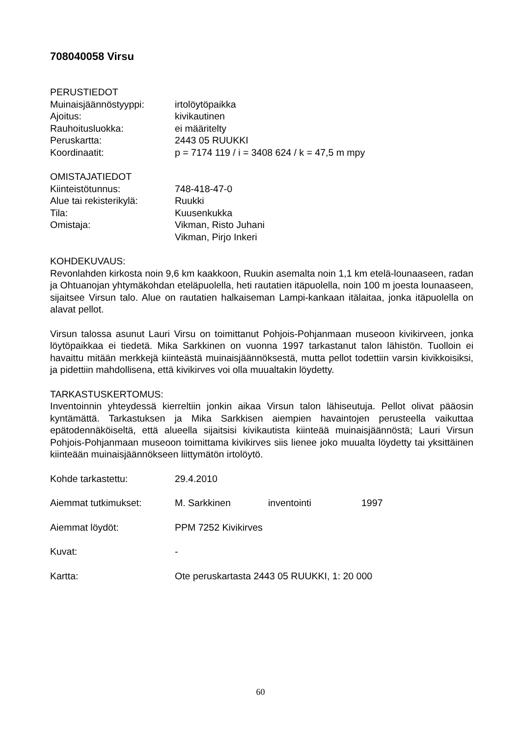708040058 Virsu
PERUSTIEDOT
Muinaisjäännöstyyppi: irtolöytöpaikka
Ajoitus: kivikautinen
Rauhoitusluokka: ei määritelty
Peruskartta: 2443 05 RUUKKI
Koordinaatit: p = 7174 119 / i = 3408 624 / k = 47,5 m mpy
OMISTAJATIEDOT
Kiinteistötunnus: 748-418-47-0
Alue tai rekisterikylä: Ruukki
Tila: Kuusenkukka
Omistaja: Vikman, Risto Juhani
Vikman, Pirjo Inkeri
KOHDEKUVAUS:
Revonlahden kirkosta noin 9,6 km kaakkoon, Ruukin asemalta noin 1,1 km etelä-lounaaseen, radan ja Ohtuanojan yhtymäkohdan eteläpuolella, heti rautatien itäpuolella, noin 100 m joesta lounaaseen, sijaitsee Virsun talo. Alue on rautatien halkaiseman Lampi-kankaan itälaitaa, jonka itäpuolella on alavat pellot.
Virsun talossa asunut Lauri Virsu on toimittanut Pohjois-Pohjanmaan museoon kivikirveen, jonka löytöpaikkaa ei tiedetä. Mika Sarkkinen on vuonna 1997 tarkastanut talon lähistön. Tuolloin ei havaittu mitään merkkejä kiinteästä muinaisjäännöksestä, mutta pellot todettiin varsin kivikkoisiksi, ja pidettiin mahdollisena, että kivikirves voi olla muualtakin löydetty.
TARKASTUSKERTOMUS:
Inventoinnin yhteydessä kierreltiin jonkin aikaa Virsun talon lähiseutuja. Pellot olivat pääosin kyntämättä. Tarkastuksen ja Mika Sarkkisen aiempien havaintojen perusteella vaikuttaa epätodennäköiseltä, että alueella sijaitsisi kivikautista kiinteää muinaisjäännöstä; Lauri Virsun Pohjois-Pohjanmaan museoon toimittama kivikirves siis lienee joko muualta löydetty tai yksittäinen kiinteään muinaisjäännökseen liittymätön irtolöytö.
Kohde tarkastettu: 29.4.2010
Aiemmat tutkimukset: M. Sarkkinen inventointi 1997
Aiemmat löydöt: PPM 7252 Kivikirves
Kuvat: -
Kartta: Ote peruskartasta 2443 05 RUUKKI, 1: 20 000
60